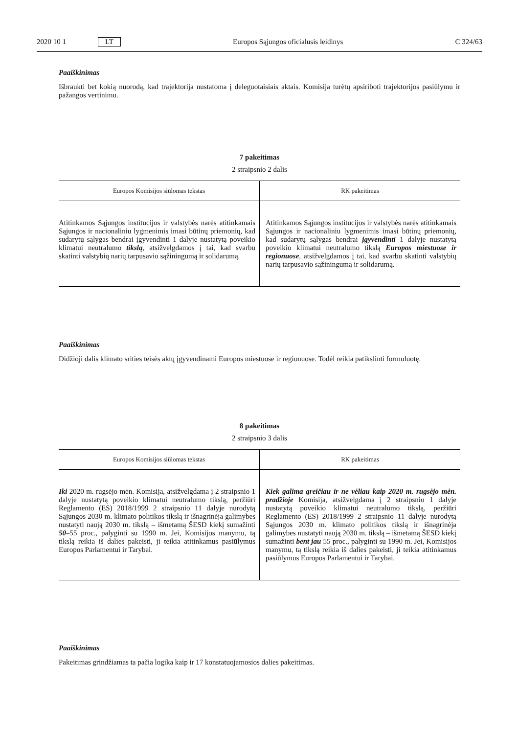2020 10 1 LT Europos Sąjungos oficialusis leidinys C 324/63
Paaiškinimas
Išbraukti bet kokią nuorodą, kad trajektorija nustatoma į deleguotaisiais aktais. Komisija turėtų apsiriboti trajektorijos pasiūlymu ir pažangos vertinimu.
7 pakeitimas
2 straipsnio 2 dalis
| Europos Komisijos siūlomas tekstas | RK pakeitimas |
| --- | --- |
| Atitinkamos Sąjungos institucijos ir valstybės narės atitinkamais Sąjungos ir nacionaliniu lygmenimis imasi būtinų priemonių, kad sudarytų sąlygas bendrai įgyvendinti 1 dalyje nustatytą poveikio klimatui neutralumo tikslą , atsižvelgdamos į tai, kad svarbu skatinti valstybių narių tarpusavio sąžiningumą ir solidarumą. | Atitinkamos Sąjungos institucijos ir valstybės narės atitinkamais Sąjungos ir nacionaliniu lygmenimis imasi būtinų priemonių, kad sudarytų sąlygas bendrai įgyvendinti 1 dalyje nustatytą poveikio klimatui neutralumo tikslą Europos miestuose ir regionuose , atsižvelgdamos į tai, kad svarbu skatinti valstybių narių tarpusavio sąžiningumą ir solidarumą. |
Paaiškinimas
Didžioji dalis klimato srities teisės aktų įgyvendinami Europos miestuose ir regionuose. Todėl reikia patikslinti formuluotę.
8 pakeitimas
2 straipsnio 3 dalis
| Europos Komisijos siūlomas tekstas | RK pakeitimas |
| --- | --- |
| Iki 2020 m. rugsėjo mėn. Komisija, atsižvelgdama į 2 straipsnio 1 dalyje nustatytą poveikio klimatui neutralumo tikslą, peržiūri Reglamento (ES) 2018/1999 2 straipsnio 11 dalyje nurodytą Sąjungos 2030 m. klimato politikos tikslą ir išnagrinėja galimybes nustatyti naują 2030 m. tikslą – išmetamą ŠESD kiekį sumažinti 50 –55 proc., palyginti su 1990 m. Jei, Komisijos manymu, tą tikslą reikia iš dalies pakeisti, ji teikia atitinkamus pasiūlymus Europos Parlamentui ir Tarybai. | Kiek galima greičiau ir ne vėliau kaip 2020 m. rugsėjo mėn. pradžioje Komisija, atsižvelgdama į 2 straipsnio 1 dalyje nustatytą poveikio klimatui neutralumo tikslą, peržiūri Reglamento (ES) 2018/1999 2 straipsnio 11 dalyje nurodytą Sąjungos 2030 m. klimato politikos tikslą ir išnagrinėja galimybes nustatyti naują 2030 m. tikslą – išmetamą ŠESD kiekį sumažinti bent jau 55 proc., palyginti su 1990 m. Jei, Komisijos manymu, tą tikslą reikia iš dalies pakeisti, ji teikia atitinkamus pasiūlymus Europos Parlamentui ir Tarybai. |
Paaiškinimas
Pakeitimas grindžiamas ta pačia logika kaip ir 17 konstatuojamosios dalies pakeitimas.